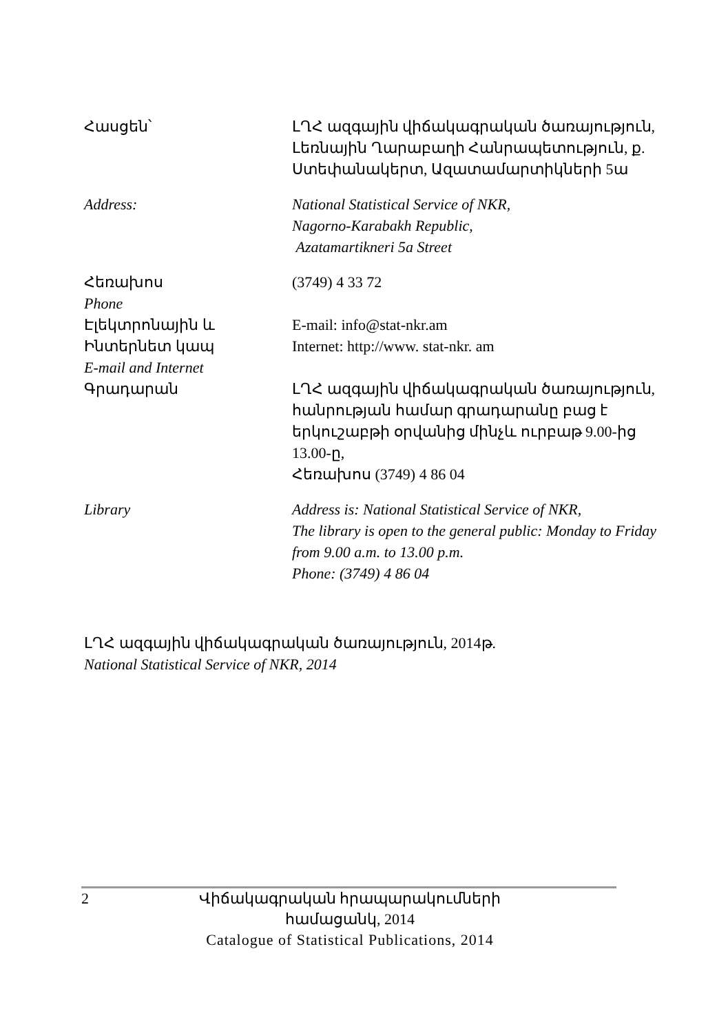Հասցեն՝ ԼՂՀ ազգային վիճակագրական ծառայություն,
Լեռնային Ղարաբաղի Հանրապետություն, ք. Ստեփանակերտ, Ազատամարտիկների 5ա
Address: National Statistical Service of NKR,
Nagorno-Karabakh Republic,
Azatamartikneri 5a Street
Հեռախոս
Phone
(3749) 4 33 72
Էլեկտրոնային և
Ինտերնետ կապ
E-mail and Internet
E-mail: info@stat-nkr.am
Internet: http://www. stat-nkr. am
Գրադարան ԼՂՀ ազգային վիճակագրական ծառայություն, հանրության համար գրադարանը բաց է երկուշաբթի օրվանից մինչև ուրբաթ 9.00-ից 13.00-ը,
Հեռախոս (3749) 4 86 04
Library Address is: National Statistical Service of NKR,
The library is open to the general public: Monday to Friday from 9.00 a.m. to 13.00 p.m.
Phone: (3749) 4 86 04
ԼՂՀ ազգային վիճակագրական ծառայություն, 2014թ.
National Statistical Service of NKR, 2014
2 Վիճակագրական հրապարակումների համացանկ, 2014
Catalogue of Statistical Publications, 2014